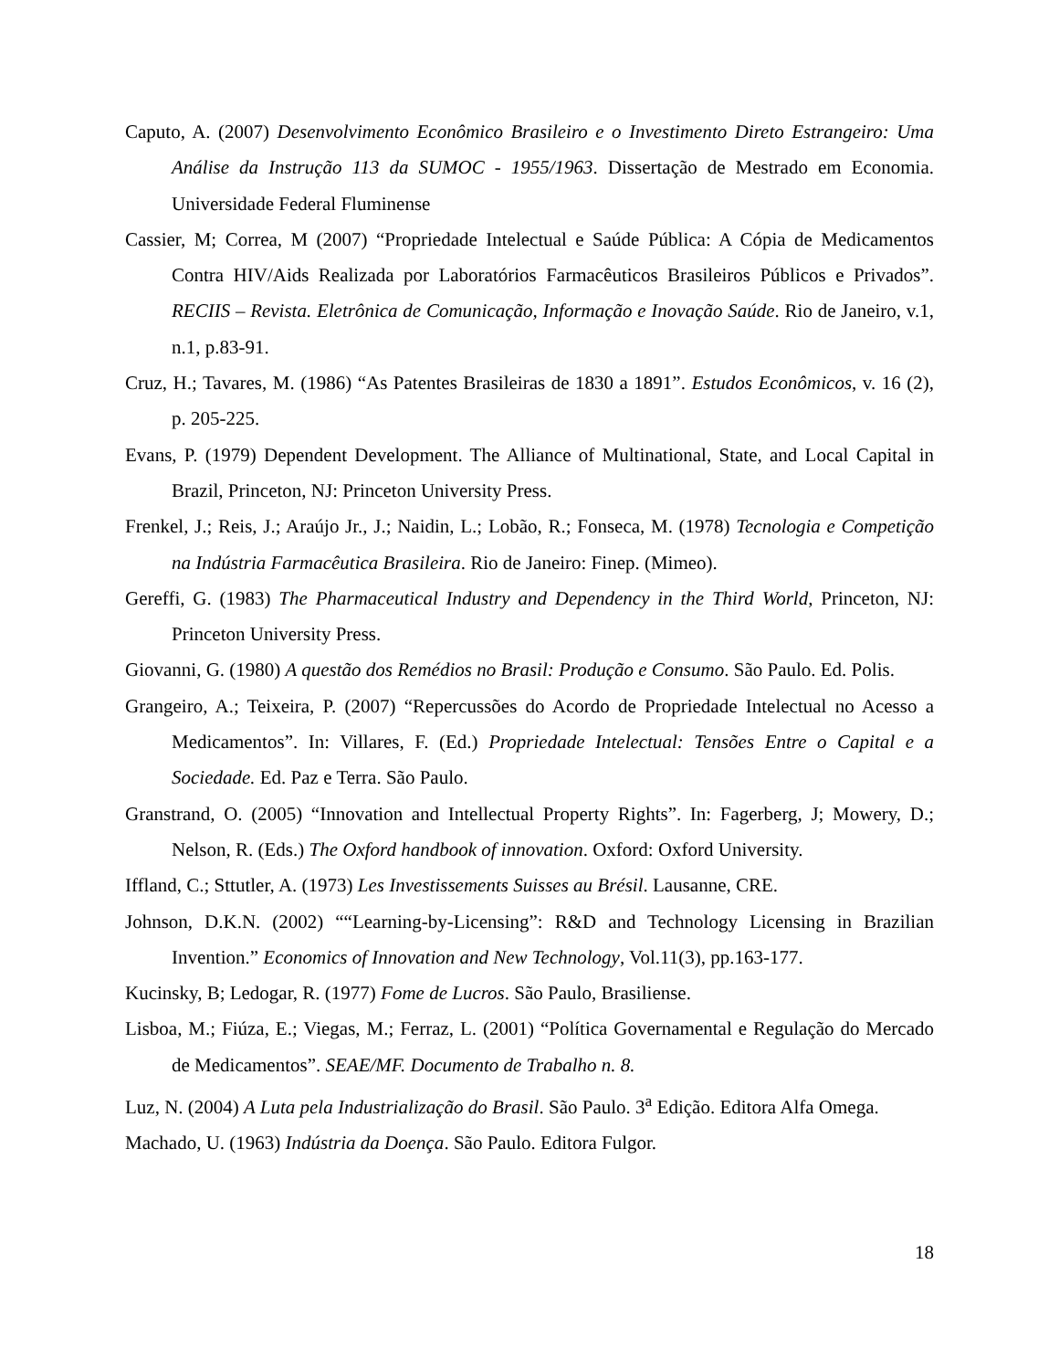Caputo, A. (2007) Desenvolvimento Econômico Brasileiro e o Investimento Direto Estrangeiro: Uma Análise da Instrução 113 da SUMOC - 1955/1963. Dissertação de Mestrado em Economia. Universidade Federal Fluminense
Cassier, M; Correa, M (2007) “Propriedade Intelectual e Saúde Pública: A Cópia de Medicamentos Contra HIV/Aids Realizada por Laboratórios Farmacêuticos Brasileiros Públicos e Privados”. RECIIS – Revista. Eletrônica de Comunicação, Informação e Inovação Saúde. Rio de Janeiro, v.1, n.1, p.83-91.
Cruz, H.; Tavares, M. (1986) “As Patentes Brasileiras de 1830 a 1891”. Estudos Econômicos, v. 16 (2), p. 205-225.
Evans, P. (1979) Dependent Development. The Alliance of Multinational, State, and Local Capital in Brazil, Princeton, NJ: Princeton University Press.
Frenkel, J.; Reis, J.; Araújo Jr., J.; Naidin, L.; Lobão, R.; Fonseca, M. (1978) Tecnologia e Competição na Indústria Farmacêutica Brasileira. Rio de Janeiro: Finep. (Mimeo).
Gereffi, G. (1983) The Pharmaceutical Industry and Dependency in the Third World, Princeton, NJ: Princeton University Press.
Giovanni, G. (1980) A questão dos Remédios no Brasil: Produção e Consumo. São Paulo. Ed. Polis.
Grangeiro, A.; Teixeira, P. (2007) “Repercussões do Acordo de Propriedade Intelectual no Acesso a Medicamentos”. In: Villares, F. (Ed.) Propriedade Intelectual: Tensões Entre o Capital e a Sociedade. Ed. Paz e Terra. São Paulo.
Granstrand, O. (2005) “Innovation and Intellectual Property Rights”. In: Fagerberg, J; Mowery, D.; Nelson, R. (Eds.) The Oxford handbook of innovation. Oxford: Oxford University.
Iffland, C.; Sttutler, A. (1973) Les Investissements Suisses au Brésil. Lausanne, CRE.
Johnson, D.K.N. (2002) ““Learning-by-Licensing”: R&D and Technology Licensing in Brazilian Invention.” Economics of Innovation and New Technology, Vol.11(3), pp.163-177.
Kucinsky, B; Ledogar, R. (1977) Fome de Lucros. São Paulo, Brasiliense.
Lisboa, M.; Fiúza, E.; Viegas, M.; Ferraz, L. (2001) “Política Governamental e Regulação do Mercado de Medicamentos”. SEAE/MF. Documento de Trabalho n. 8.
Luz, N. (2004) A Luta pela Industrialização do Brasil. São Paulo. 3<sup>a</sup> Edição. Editora Alfa Omega.
Machado, U. (1963) Indústria da Doença. São Paulo. Editora Fulgor.
18